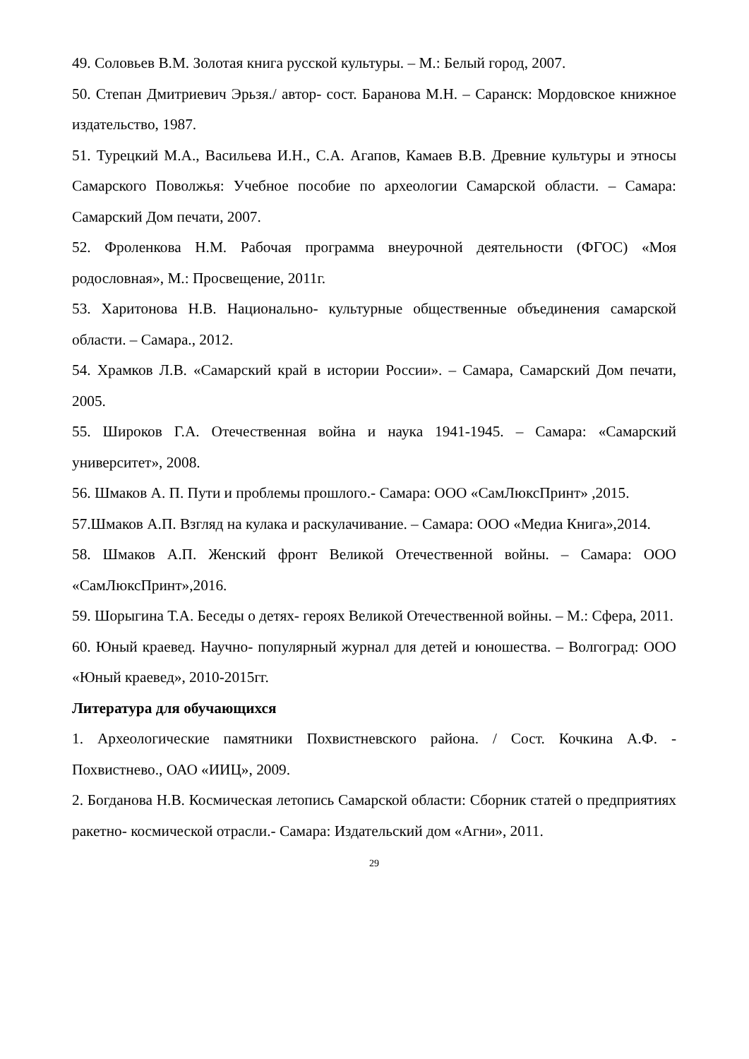49. Соловьев В.М. Золотая книга русской культуры. – М.: Белый город, 2007.
50. Степан Дмитриевич Эрьзя./ автор- сост. Баранова М.Н. – Саранск: Мордовское книжное издательство, 1987.
51. Турецкий М.А., Васильева И.Н., С.А. Агапов, Камаев В.В. Древние культуры и этносы Самарского Поволжья: Учебное пособие по археологии Самарской области. – Самара: Самарский Дом печати, 2007.
52. Фроленкова Н.М. Рабочая программа внеурочной деятельности (ФГОС) «Моя родословная», М.: Просвещение, 2011г.
53. Харитонова Н.В. Национально- культурные общественные объединения самарской области. – Самара., 2012.
54. Храмков Л.В. «Самарский край в истории России». – Самара, Самарский Дом печати, 2005.
55. Широков Г.А. Отечественная война и наука 1941-1945. – Самара: «Самарский университет», 2008.
56. Шмаков А. П. Пути и проблемы прошлого.- Самара: ООО «СамЛюксПринт» ,2015.
57.Шмаков А.П. Взгляд на кулака и раскулачивание. – Самара: ООО «Медиа Книга»,2014.
58. Шмаков А.П. Женский фронт Великой Отечественной войны. – Самара: ООО «СамЛюксПринт»,2016.
59. Шорыгина Т.А. Беседы о детях- героях Великой Отечественной войны. – М.: Сфера, 2011.
60. Юный краевед. Научно- популярный журнал для детей и юношества. – Волгоград: ООО «Юный краевед», 2010-2015гг.
Литература для обучающихся
1. Археологические памятники Похвистневского района. / Сост. Кочкина А.Ф. - Похвистнево., ОАО «ИИЦ», 2009.
2. Богданова Н.В. Космическая летопись Самарской области: Сборник статей о предприятиях ракетно- космической отрасли.- Самара: Издательский дом «Агни», 2011.
29